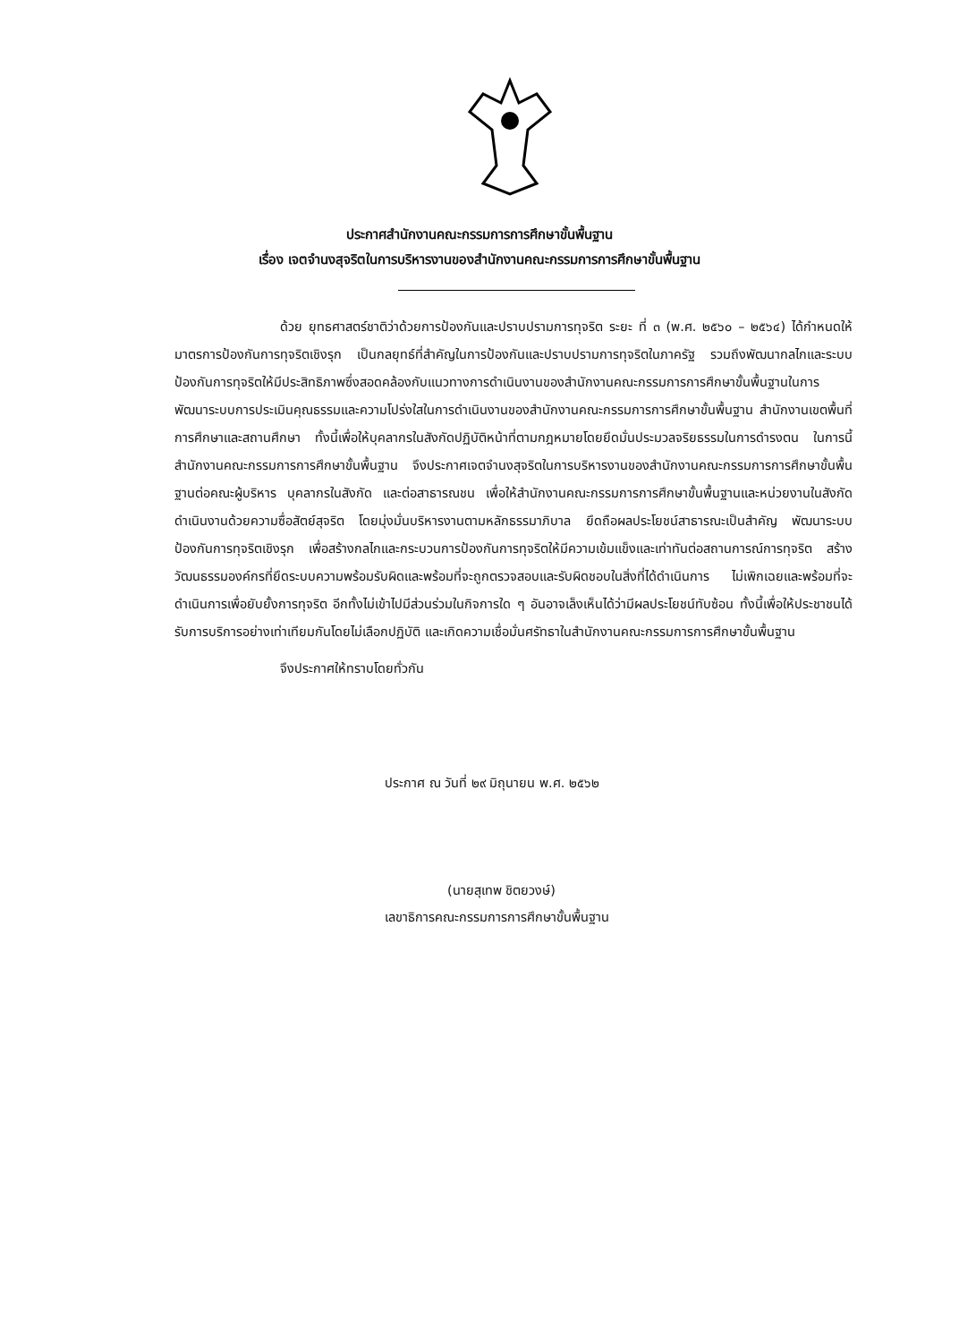ประกาศสำนักงานคณะกรรมการการศึกษาขั้นพื้นฐาน
เรื่อง เจตจำนงสุจริตในการบริหารงานของสำนักงานคณะกรรมการการศึกษาขั้นพื้นฐาน
ด้วย ยุทธศาสตร์ชาติว่าด้วยการป้องกันและปราบปรามการทุจริต ระยะ ที่ ๓ (พ.ศ. ๒๕๖๐ – ๒๕๖๔) ได้กำหนดให้มาตรการป้องกันการทุจริตเชิงรุก เป็นกลยุทธ์ที่สำคัญในการป้องกันและปราบปรามการทุจริตในภาครัฐ รวมถึงพัฒนากลไกและระบบป้องกันการทุจริตให้มีประสิทธิภาพซึ่งสอดคล้องกับแนวทางการดำเนินงานของสำนักงานคณะกรรมการการศึกษาขั้นพื้นฐานในการพัฒนาระบบการประเมินคุณธรรมและความโปร่งใสในการดำเนินงานของสำนักงานคณะกรรมการการศึกษาขั้นพื้นฐาน สำนักงานเขตพื้นที่การศึกษาและสถานศึกษา ทั้งนี้เพื่อให้บุคลากรในสังกัดปฏิบัติหน้าที่ตามกฎหมายโดยยึดมั่นประมวลจริยธรรมในการดำรงตน ในการนี้ สำนักงานคณะกรรมการการศึกษาขั้นพื้นฐาน จึงประกาศเจตจำนงสุจริตในการบริหารงานของสำนักงานคณะกรรมการการศึกษาขั้นพื้นฐานต่อคณะผู้บริหาร บุคลากรในสังกัด และต่อสาธารณชน เพื่อให้สำนักงานคณะกรรมการการศึกษาขั้นพื้นฐานและหน่วยงานในสังกัดดำเนินงานด้วยความซื่อสัตย์สุจริต โดยมุ่งมั่นบริหารงานตามหลักธรรมาภิบาล ยึดถือผลประโยชน์สาธารณะเป็นสำคัญ พัฒนาระบบป้องกันการทุจริตเชิงรุก เพื่อสร้างกลไกและกระบวนการป้องกันการทุจริตให้มีความเข้มแข็งและเท่าทันต่อสถานการณ์การทุจริต สร้างวัฒนธรรมองค์กรที่ยึดระบบความพร้อมรับผิดและพร้อมที่จะถูกตรวจสอบและรับผิดชอบในสิ่งที่ได้ดำเนินการ ไม่เพิกเฉยและพร้อมที่จะดำเนินการเพื่อยับยั้งการทุจริต อีกทั้งไม่เข้าไปมีส่วนร่วมในกิจการใด ๆ อันอาจเล็งเห็นได้ว่ามีผลประโยชน์ทับซ้อน ทั้งนี้เพื่อให้ประชาชนได้รับการบริการอย่างเท่าเทียมกันโดยไม่เลือกปฏิบัติ และเกิดความเชื่อมั่นศรัทธาในสำนักงานคณะกรรมการการศึกษาขั้นพื้นฐาน
จึงประกาศให้ทราบโดยทั่วกัน
ประกาศ ณ วันที่ ๒๙ มิถุนายน พ.ศ. ๒๕๖๒
(นายสุเทพ ชิตยวงษ์)
เลขาธิการคณะกรรมการการศึกษาขั้นพื้นฐาน